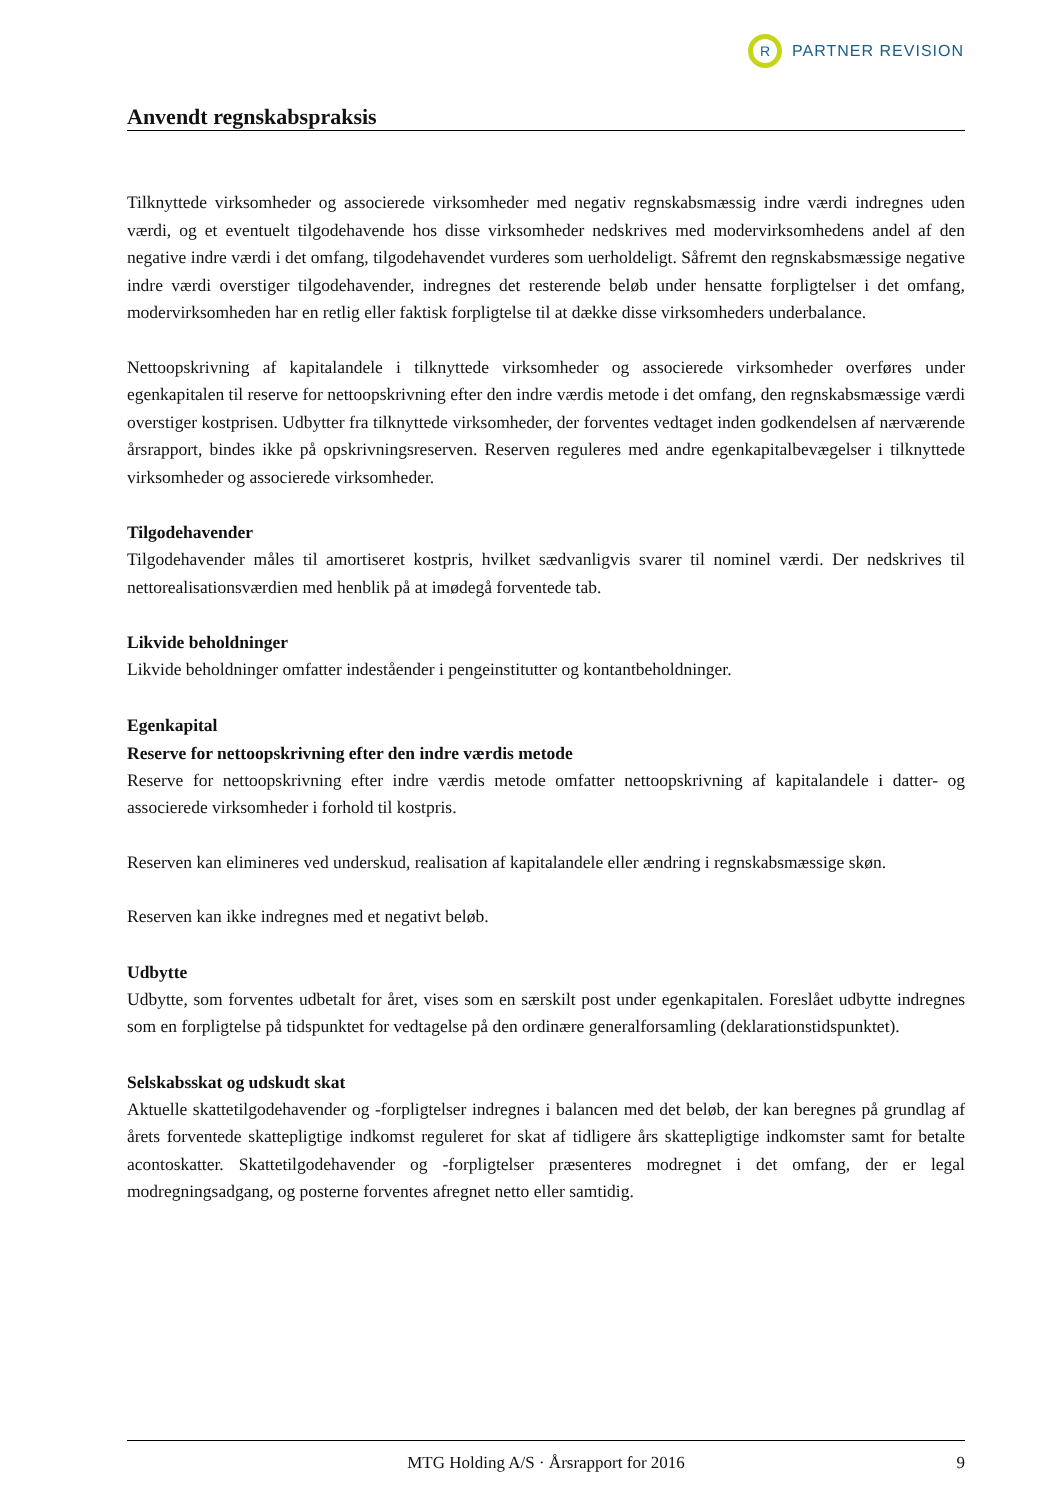R
PARTNER REVISION
Anvendt regnskabspraksis
Tilknyttede virksomheder og associerede virksomheder med negativ regnskabsmæssig indre værdi indregnes uden værdi, og et eventuelt tilgodehavende hos disse virksomheder nedskrives med modervirksomhedens andel af den negative indre værdi i det omfang, tilgodehavendet vurderes som uerholdeligt. Såfremt den regnskabsmæssige negative indre værdi overstiger tilgodehavender, indregnes det resterende beløb under hensatte forpligtelser i det omfang, modervirksomheden har en retlig eller faktisk forpligtelse til at dække disse virksomheders underbalance.
Nettoopskrivning af kapitalandele i tilknyttede virksomheder og associerede virksomheder overføres under egenkapitalen til reserve for nettoopskrivning efter den indre værdis metode i det omfang, den regnskabsmæssige værdi overstiger kostprisen. Udbytter fra tilknyttede virksomheder, der forventes vedtaget inden godkendelsen af nærværende årsrapport, bindes ikke på opskrivningsreserven. Reserven reguleres med andre egenkapitalbevægelser i tilknyttede virksomheder og associerede virksomheder.
Tilgodehavender
Tilgodehavender måles til amortiseret kostpris, hvilket sædvanligvis svarer til nominel værdi. Der nedskrives til nettorealisationsværdien med henblik på at imødegå forventede tab.
Likvide beholdninger
Likvide beholdninger omfatter indeståender i pengeinstitutter og kontantbeholdninger.
Egenkapital
Reserve for nettoopskrivning efter den indre værdis metode
Reserve for nettoopskrivning efter indre værdis metode omfatter nettoopskrivning af kapitalandele i datter- og associerede virksomheder i forhold til kostpris.
Reserven kan elimineres ved underskud, realisation af kapitalandele eller ændring i regnskabsmæssige skøn.
Reserven kan ikke indregnes med et negativt beløb.
Udbytte
Udbytte, som forventes udbetalt for året, vises som en særskilt post under egenkapitalen. Foreslået udbytte indregnes som en forpligtelse på tidspunktet for vedtagelse på den ordinære generalforsamling (deklarationstidspunktet).
Selskabsskat og udskudt skat
Aktuelle skattetilgodehavender og -forpligtelser indregnes i balancen med det beløb, der kan beregnes på grundlag af årets forventede skattepligtige indkomst reguleret for skat af tidligere års skattepligtige indkomster samt for betalte acontoskatter. Skattetilgodehavender og -forpligtelser præsenteres modregnet i det omfang, der er legal modregningsadgang, og posterne forventes afregnet netto eller samtidig.
MTG Holding A/S · Årsrapport for 2016 9